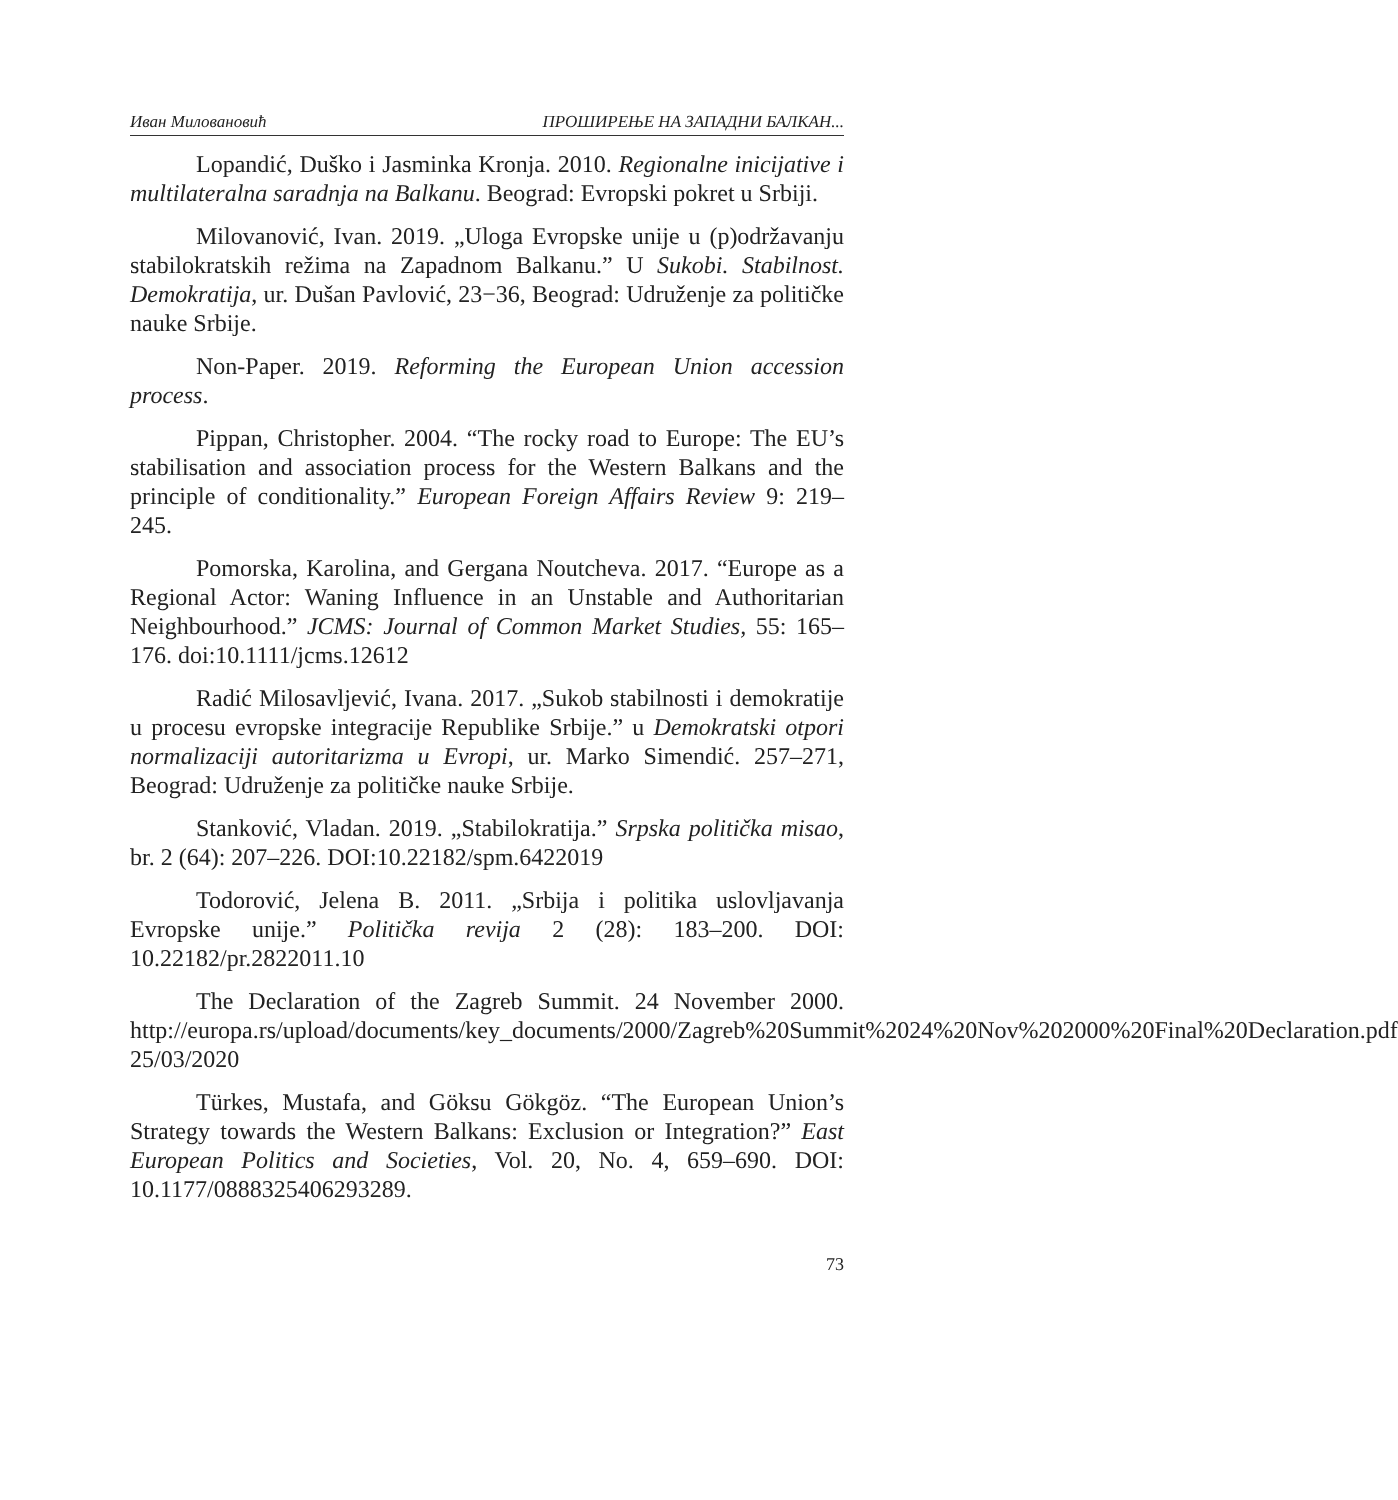Иван Миловановић ПРОШИРЕЊЕ НА ЗАПАДНИ БАЛКАН...
Lopandić, Duško i Jasminka Kronja. 2010. Regionalne inicijative i multilateralna saradnja na Balkanu. Beograd: Evropski pokret u Srbiji.
Milovanović, Ivan. 2019. „Uloga Evropske unije u (p)održavanju stabilokratskih režima na Zapadnom Balkanu.” U Sukobi. Stabilnost. Demokratija, ur. Dušan Pavlović, 23−36, Beograd: Udruženje za političke nauke Srbije.
Non-Paper. 2019. Reforming the European Union accession process.
Pippan, Christopher. 2004. “The rocky road to Europe: The EU’s stabilisation and association process for the Western Balkans and the principle of conditionality.” European Foreign Affairs Review 9: 219–245.
Pomorska, Karolina, and Gergana Noutcheva. 2017. “Europe as a Regional Actor: Waning Influence in an Unstable and Authoritarian Neighbourhood.” JCMS: Journal of Common Market Studies, 55: 165–176. doi:10.1111/jcms.12612
Radić Milosavljević, Ivana. 2017. „Sukob stabilnosti i demokratije u procesu evropske integracije Republike Srbije.” u Demokratski otpori normalizaciji autoritarizma u Evropi, ur. Marko Simendić. 257–271, Beograd: Udruženje za političke nauke Srbije.
Stanković, Vladan. 2019. „Stabilokratija.” Srpska politička misao, br. 2 (64): 207–226. DOI:10.22182/spm.6422019
Todorović, Jelena B. 2011. „Srbija i politika uslovljavanja Evropske unije.” Politička revija 2 (28): 183–200. DOI: 10.22182/pr.2822011.10
The Declaration of the Zagreb Summit. 24 November 2000. http://europa.rs/upload/documents/key_documents/2000/Zagreb%20Summit%2024%20Nov%202000%20Final%20Declaration.pdf 25/03/2020
Türkes, Mustafa, and Göksu Gökgöz. “The European Union’s Strategy towards the Western Balkans: Exclusion or Integration?” East European Politics and Societies, Vol. 20, No. 4, 659–690. DOI: 10.1177/0888325406293289.
73